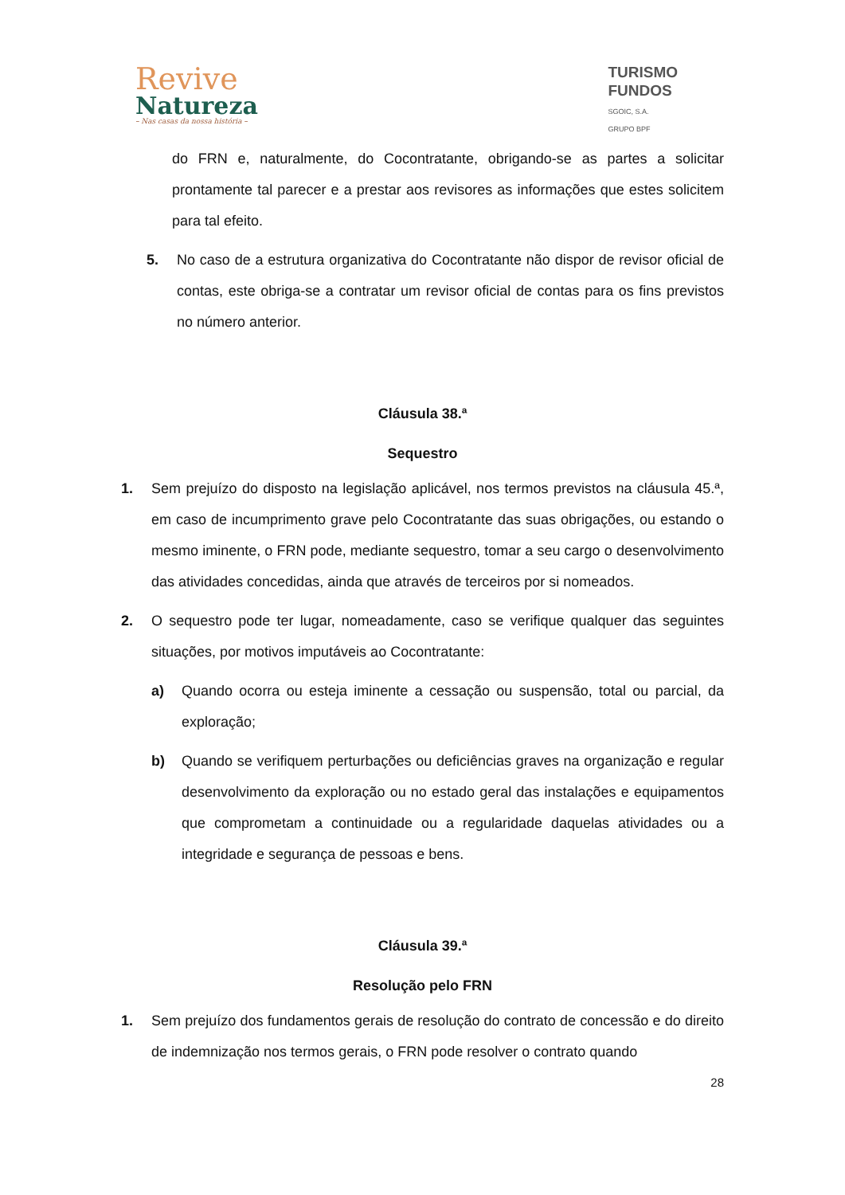Revive
Natureza
– Nas casas da nossa história –
TURISMO
FUNDOS
SGOIC, S.A.
GRUPO BPF
do FRN e, naturalmente, do Cocontratante, obrigando-se as partes a solicitar prontamente tal parecer e a prestar aos revisores as informações que estes solicitem para tal efeito.
5. No caso de a estrutura organizativa do Cocontratante não dispor de revisor oficial de contas, este obriga-se a contratar um revisor oficial de contas para os fins previstos no número anterior.
Cláusula 38.ª
Sequestro
1. Sem prejuízo do disposto na legislação aplicável, nos termos previstos na cláusula 45.ª, em caso de incumprimento grave pelo Cocontratante das suas obrigações, ou estando o mesmo iminente, o FRN pode, mediante sequestro, tomar a seu cargo o desenvolvimento das atividades concedidas, ainda que através de terceiros por si nomeados.
2. O sequestro pode ter lugar, nomeadamente, caso se verifique qualquer das seguintes situações, por motivos imputáveis ao Cocontratante:
a) Quando ocorra ou esteja iminente a cessação ou suspensão, total ou parcial, da exploração;
b) Quando se verifiquem perturbações ou deficiências graves na organização e regular desenvolvimento da exploração ou no estado geral das instalações e equipamentos que comprometam a continuidade ou a regularidade daquelas atividades ou a integridade e segurança de pessoas e bens.
Cláusula 39.ª
Resolução pelo FRN
1. Sem prejuízo dos fundamentos gerais de resolução do contrato de concessão e do direito de indemnização nos termos gerais, o FRN pode resolver o contrato quando
28